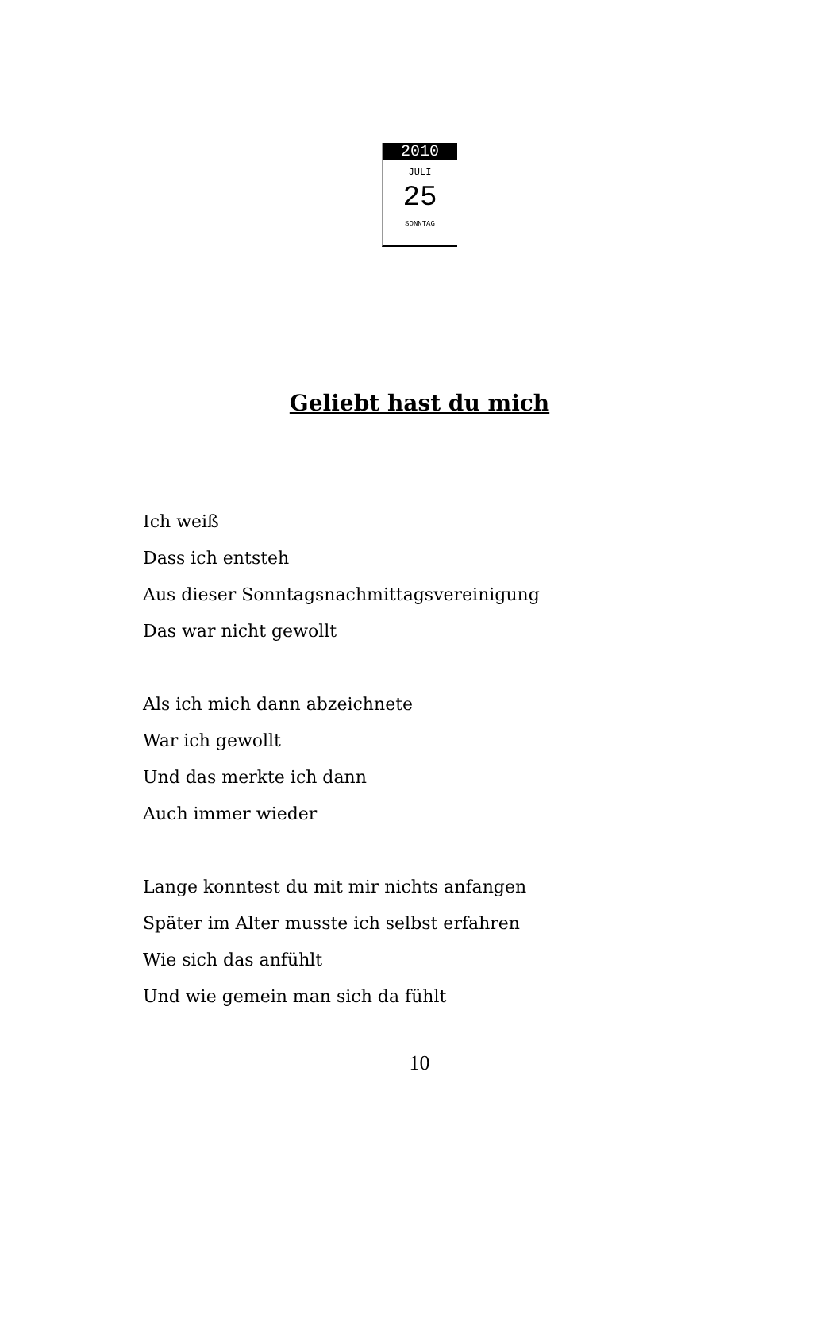2010
JULI
25
SONNTAG
Geliebt hast du mich
Ich weiß
Dass ich entsteh
Aus dieser Sonntagsnachmittagsvereinigung
Das war nicht gewollt
Als ich mich dann abzeichnete
War ich gewollt
Und das merkte ich dann
Auch immer wieder
Lange konntest du mit mir nichts anfangen
Später im Alter musste ich selbst erfahren
Wie sich das anfühlt
Und wie gemein man sich da fühlt
10